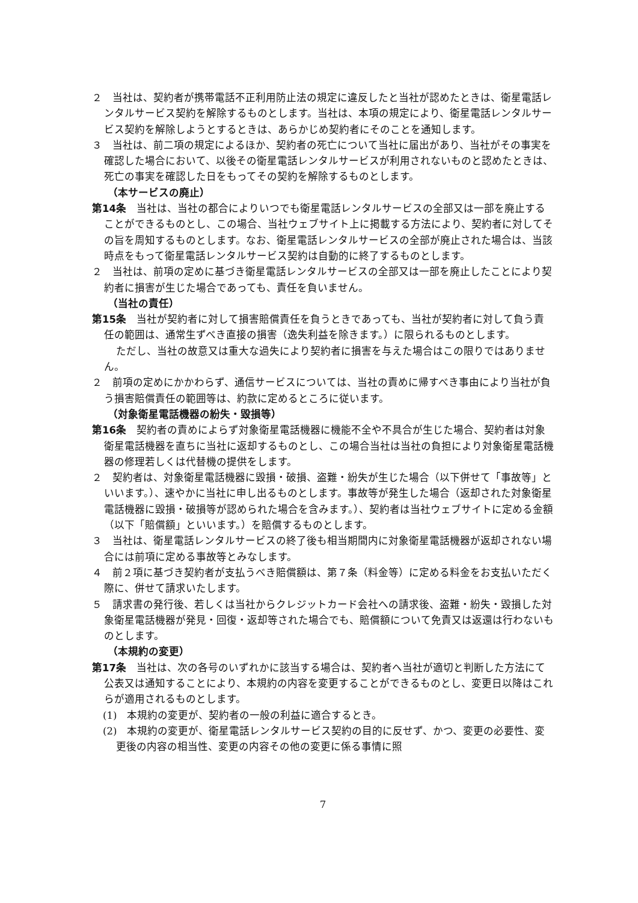２　当社は、契約者が携帯電話不正利用防止法の規定に違反したと当社が認めたときは、衛星電話レンタルサービス契約を解除するものとします。当社は、本項の規定により、衛星電話レンタルサービス契約を解除しようとするときは、あらかじめ契約者にそのことを通知します。
３　当社は、前二項の規定によるほか、契約者の死亡について当社に届出があり、当社がその事実を確認した場合において、以後その衛星電話レンタルサービスが利用されないものと認めたときは、死亡の事実を確認した日をもってその契約を解除するものとします。
（本サービスの廃止）
第14条　当社は、当社の都合によりいつでも衛星電話レンタルサービスの全部又は一部を廃止することができるものとし、この場合、当社ウェブサイト上に掲載する方法により、契約者に対してその旨を周知するものとします。なお、衛星電話レンタルサービスの全部が廃止された場合は、当該時点をもって衛星電話レンタルサービス契約は自動的に終了するものとします。
２　当社は、前項の定めに基づき衛星電話レンタルサービスの全部又は一部を廃止したことにより契約者に損害が生じた場合であっても、責任を負いません。
（当社の責任）
第15条　当社が契約者に対して損害賠償責任を負うときであっても、当社が契約者に対して負う責任の範囲は、通常生ずべき直接の損害（逸失利益を除きます。）に限られるものとします。
ただし、当社の故意又は重大な過失により契約者に損害を与えた場合はこの限りではありません。
２　前項の定めにかかわらず、通信サービスについては、当社の責めに帰すべき事由により当社が負う損害賠償責任の範囲等は、約款に定めるところに従います。
（対象衛星電話機器の紛失・毀損等）
第16条　契約者の責めによらず対象衛星電話機器に機能不全や不具合が生じた場合、契約者は対象衛星電話機器を直ちに当社に返却するものとし、この場合当社は当社の負担により対象衛星電話機器の修理若しくは代替機の提供をします。
２　契約者は、対象衛星電話機器に毀損・破損、盗難・紛失が生じた場合（以下併せて「事故等」といいます。）、速やかに当社に申し出るものとします。事故等が発生した場合（返却された対象衛星電話機器に毀損・破損等が認められた場合を含みます。）、契約者は当社ウェブサイトに定める金額（以下「賠償額」といいます。）を賠償するものとします。
３　当社は、衛星電話レンタルサービスの終了後も相当期間内に対象衛星電話機器が返却されない場合には前項に定める事故等とみなします。
４　前２項に基づき契約者が支払うべき賠償額は、第７条（料金等）に定める料金をお支払いただく際に、併せて請求いたします。
５　請求書の発行後、若しくは当社からクレジットカード会社への請求後、盗難・紛失・毀損した対象衛星電話機器が発見・回復・返却等された場合でも、賠償額について免責又は返還は行わないものとします。
（本規約の変更）
第17条　当社は、次の各号のいずれかに該当する場合は、契約者へ当社が適切と判断した方法にて公表又は通知することにより、本規約の内容を変更することができるものとし、変更日以降はこれらが適用されるものとします。
(1)　本規約の変更が、契約者の一般の利益に適合するとき。
(2)　本規約の変更が、衛星電話レンタルサービス契約の目的に反せず、かつ、変更の必要性、変更後の内容の相当性、変更の内容その他の変更に係る事情に照
7